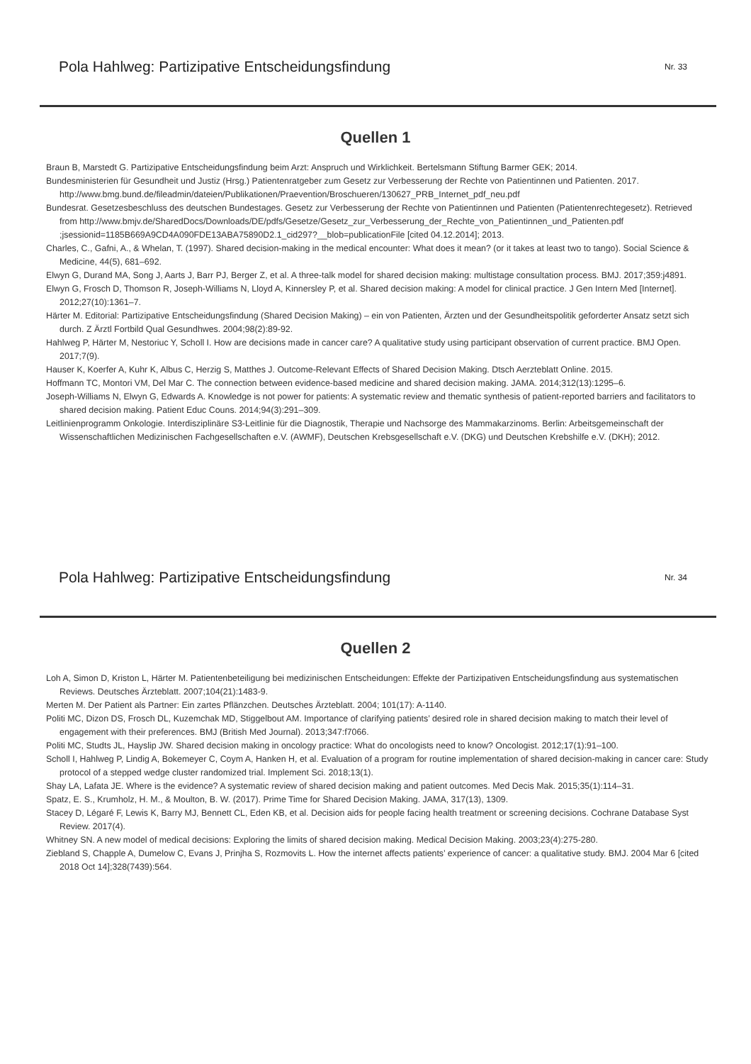Pola Hahlweg: Partizipative Entscheidungsfindung Nr. 33
Quellen 1
Braun B, Marstedt G. Partizipative Entscheidungsfindung beim Arzt: Anspruch und Wirklichkeit. Bertelsmann Stiftung Barmer GEK; 2014.
Bundesministerien für Gesundheit und Justiz (Hrsg.) Patientenratgeber zum Gesetz zur Verbesserung der Rechte von Patientinnen und Patienten. 2017. http://www.bmg.bund.de/fileadmin/dateien/Publikationen/Praevention/Broschueren/130627_PRB_Internet_pdf_neu.pdf
Bundesrat. Gesetzesbeschluss des deutschen Bundestages. Gesetz zur Verbesserung der Rechte von Patientinnen und Patienten (Patientenrechtegesetz). Retrieved from http://www.bmjv.de/SharedDocs/Downloads/DE/pdfs/Gesetze/Gesetz_zur_Verbesserung_der_Rechte_von_Patientinnen_und_Patienten.pdf ;jsessionid=1185B669A9CD4A090FDE13ABA75890D2.1_cid297?__blob=publicationFile [cited 04.12.2014]; 2013.
Charles, C., Gafni, A., & Whelan, T. (1997). Shared decision-making in the medical encounter: What does it mean? (or it takes at least two to tango). Social Science & Medicine, 44(5), 681–692.
Elwyn G, Durand MA, Song J, Aarts J, Barr PJ, Berger Z, et al. A three-talk model for shared decision making: multistage consultation process. BMJ. 2017;359:j4891.
Elwyn G, Frosch D, Thomson R, Joseph-Williams N, Lloyd A, Kinnersley P, et al. Shared decision making: A model for clinical practice. J Gen Intern Med [Internet]. 2012;27(10):1361–7.
Härter M. Editorial: Partizipative Entscheidungsfindung (Shared Decision Making) – ein von Patienten, Ärzten und der Gesundheitspolitik geforderter Ansatz setzt sich durch. Z Ärztl Fortbild Qual Gesundhwes. 2004;98(2):89-92.
Hahlweg P, Härter M, Nestoriuc Y, Scholl I. How are decisions made in cancer care? A qualitative study using participant observation of current practice. BMJ Open. 2017;7(9).
Hauser K, Koerfer A, Kuhr K, Albus C, Herzig S, Matthes J. Outcome-Relevant Effects of Shared Decision Making. Dtsch Aerzteblatt Online. 2015.
Hoffmann TC, Montori VM, Del Mar C. The connection between evidence-based medicine and shared decision making. JAMA. 2014;312(13):1295–6.
Joseph-Williams N, Elwyn G, Edwards A. Knowledge is not power for patients: A systematic review and thematic synthesis of patient-reported barriers and facilitators to shared decision making. Patient Educ Couns. 2014;94(3):291–309.
Leitlinienprogramm Onkologie. Interdisziplinäre S3-Leitlinie für die Diagnostik, Therapie und Nachsorge des Mammakarzinoms. Berlin: Arbeitsgemeinschaft der Wissenschaftlichen Medizinischen Fachgesellschaften e.V. (AWMF), Deutschen Krebsgesellschaft e.V. (DKG) und Deutschen Krebshilfe e.V. (DKH); 2012.
Pola Hahlweg: Partizipative Entscheidungsfindung Nr. 34
Quellen 2
Loh A, Simon D, Kriston L, Härter M. Patientenbeteiligung bei medizinischen Entscheidungen: Effekte der Partizipativen Entscheidungsfindung aus systematischen Reviews. Deutsches Ärzteblatt. 2007;104(21):1483-9.
Merten M. Der Patient als Partner: Ein zartes Pflänzchen. Deutsches Ärzteblatt. 2004; 101(17): A-1140.
Politi MC, Dizon DS, Frosch DL, Kuzemchak MD, Stiggelbout AM. Importance of clarifying patients’ desired role in shared decision making to match their level of engagement with their preferences. BMJ (British Med Journal). 2013;347:f7066.
Politi MC, Studts JL, Hayslip JW. Shared decision making in oncology practice: What do oncologists need to know? Oncologist. 2012;17(1):91–100.
Scholl I, Hahlweg P, Lindig A, Bokemeyer C, Coym A, Hanken H, et al. Evaluation of a program for routine implementation of shared decision-making in cancer care: Study protocol of a stepped wedge cluster randomized trial. Implement Sci. 2018;13(1).
Shay LA, Lafata JE. Where is the evidence? A systematic review of shared decision making and patient outcomes. Med Decis Mak. 2015;35(1):114–31.
Spatz, E. S., Krumholz, H. M., & Moulton, B. W. (2017). Prime Time for Shared Decision Making. JAMA, 317(13), 1309.
Stacey D, Légaré F, Lewis K, Barry MJ, Bennett CL, Eden KB, et al. Decision aids for people facing health treatment or screening decisions. Cochrane Database Syst Review. 2017(4).
Whitney SN. A new model of medical decisions: Exploring the limits of shared decision making. Medical Decision Making. 2003;23(4):275-280.
Ziebland S, Chapple A, Dumelow C, Evans J, Prinjha S, Rozmovits L. How the internet affects patients’ experience of cancer: a qualitative study. BMJ. 2004 Mar 6 [cited 2018 Oct 14];328(7439):564.